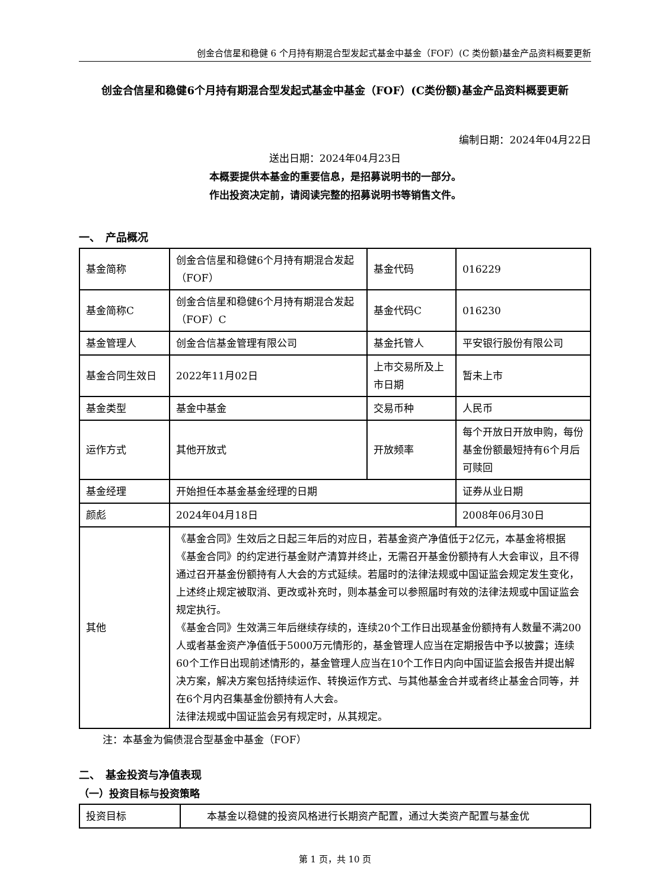创金合信星和稳健 6 个月持有期混合型发起式基金中基金（FOF）(C 类份额)基金产品资料概要更新
创金合信星和稳健6个月持有期混合型发起式基金中基金（FOF）(C类份额)基金产品资料概要更新
编制日期：2024年04月22日
送出日期：2024年04月23日
本概要提供本基金的重要信息，是招募说明书的一部分。
作出投资决定前，请阅读完整的招募说明书等销售文件。
一、　产品概况
| 基金简称 | 创金合信星和稳健6个月持有期混合发起（FOF） | 基金代码 | 016229 |
| 基金简称C | 创金合信星和稳健6个月持有期混合发起（FOF）C | 基金代码C | 016230 |
| 基金管理人 | 创金合信基金管理有限公司 | 基金托管人 | 平安银行股份有限公司 |
| 基金合同生效日 | 2022年11月02日 | 上市交易所及上市日期 | 暂未上市 |
| 基金类型 | 基金中基金 | 交易币种 | 人民币 |
| 运作方式 | 其他开放式 | 开放频率 | 每个开放日开放申购，每份基金份额最短持有6个月后可赎回 |
| 基金经理 | 开始担任本基金基金经理的日期 | | 证券从业日期 |
| 颜彪 | 2024年04月18日 | | 2008年06月30日 |
| 其他 | 《基金合同》生效后之日起三年后的对应日，若基金资产净值低于2亿元，本基金将根据《基金合同》的约定进行基金财产清算并终止，无需召开基金份额持有人大会审议，且不得通过召开基金份额持有人大会的方式延续。若届时的法律法规或中国证监会规定发生变化，上述终止规定被取消、更改或补充时，则本基金可以参照届时有效的法律法规或中国证监会规定执行。 《基金合同》生效满三年后继续存续的，连续20个工作日出现基金份额持有人数量不满200人或者基金资产净值低于5000万元情形的，基金管理人应当在定期报告中予以披露；连续60个工作日出现前述情形的，基金管理人应当在10个工作日内向中国证监会报告并提出解决方案，解决方案包括持续运作、转换运作方式、与其他基金合并或者终止基金合同等，并在6个月内召集基金份额持有人大会。 法律法规或中国证监会另有规定时，从其规定。 | | |
注：本基金为偏债混合型基金中基金（FOF）
二、　基金投资与净值表现
（一）投资目标与投资策略
| 投资目标 | 本基金以稳健的投资风格进行长期资产配置，通过大类资产配置与基金优 |
第 1 页，共 10 页